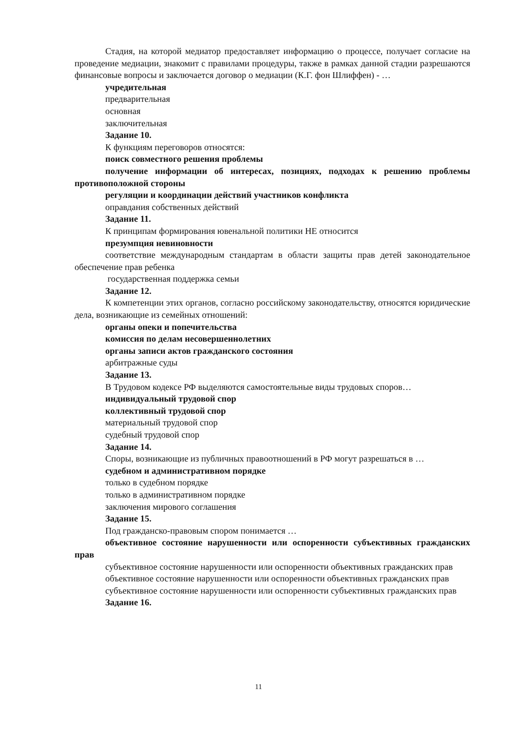Стадия, на которой медиатор предоставляет информацию о процессе, получает согласие на проведение медиации, знакомит с правилами процедуры, также в рамках данной стадии разрешаются финансовые вопросы и заключается договор о медиации (К.Г. фон Шлиффен) - …
учредительная
предварительная
основная
заключительная
Задание 10.
К функциям переговоров относятся:
поиск совместного решения проблемы
получение информации об интересах, позициях, подходах к решению проблемы противоположной стороны
регуляции и координации действий участников конфликта
оправдания собственных действий
Задание 11.
К принципам формирования ювенальной политики НЕ относится
презумпция невиновности
соответствие международным стандартам в области защиты прав детей законодательное обеспечение прав ребенка
государственная поддержка семьи
Задание 12.
К компетенции этих органов, согласно российскому законодательству, относятся юридические дела, возникающие из семейных отношений:
органы опеки и попечительства
комиссия по делам несовершеннолетних
органы записи актов гражданского состояния
арбитражные суды
Задание 13.
В Трудовом кодексе РФ выделяются самостоятельные виды трудовых споров…
индивидуальный трудовой спор
коллективный трудовой спор
материальный трудовой спор
судебный трудовой спор
Задание 14.
Споры, возникающие из публичных правоотношений в РФ могут разрешаться в …
судебном и административном порядке
только в судебном порядке
только в административном порядке
заключения мирового соглашения
Задание 15.
Под гражданско-правовым спором понимается …
объективное состояние нарушенности или оспоренности субъективных гражданских прав
субъективное состояние нарушенности или оспоренности объективных гражданских прав
объективное состояние нарушенности или оспоренности объективных гражданских прав
субъективное состояние нарушенности или оспоренности субъективных гражданских прав
Задание 16.
11